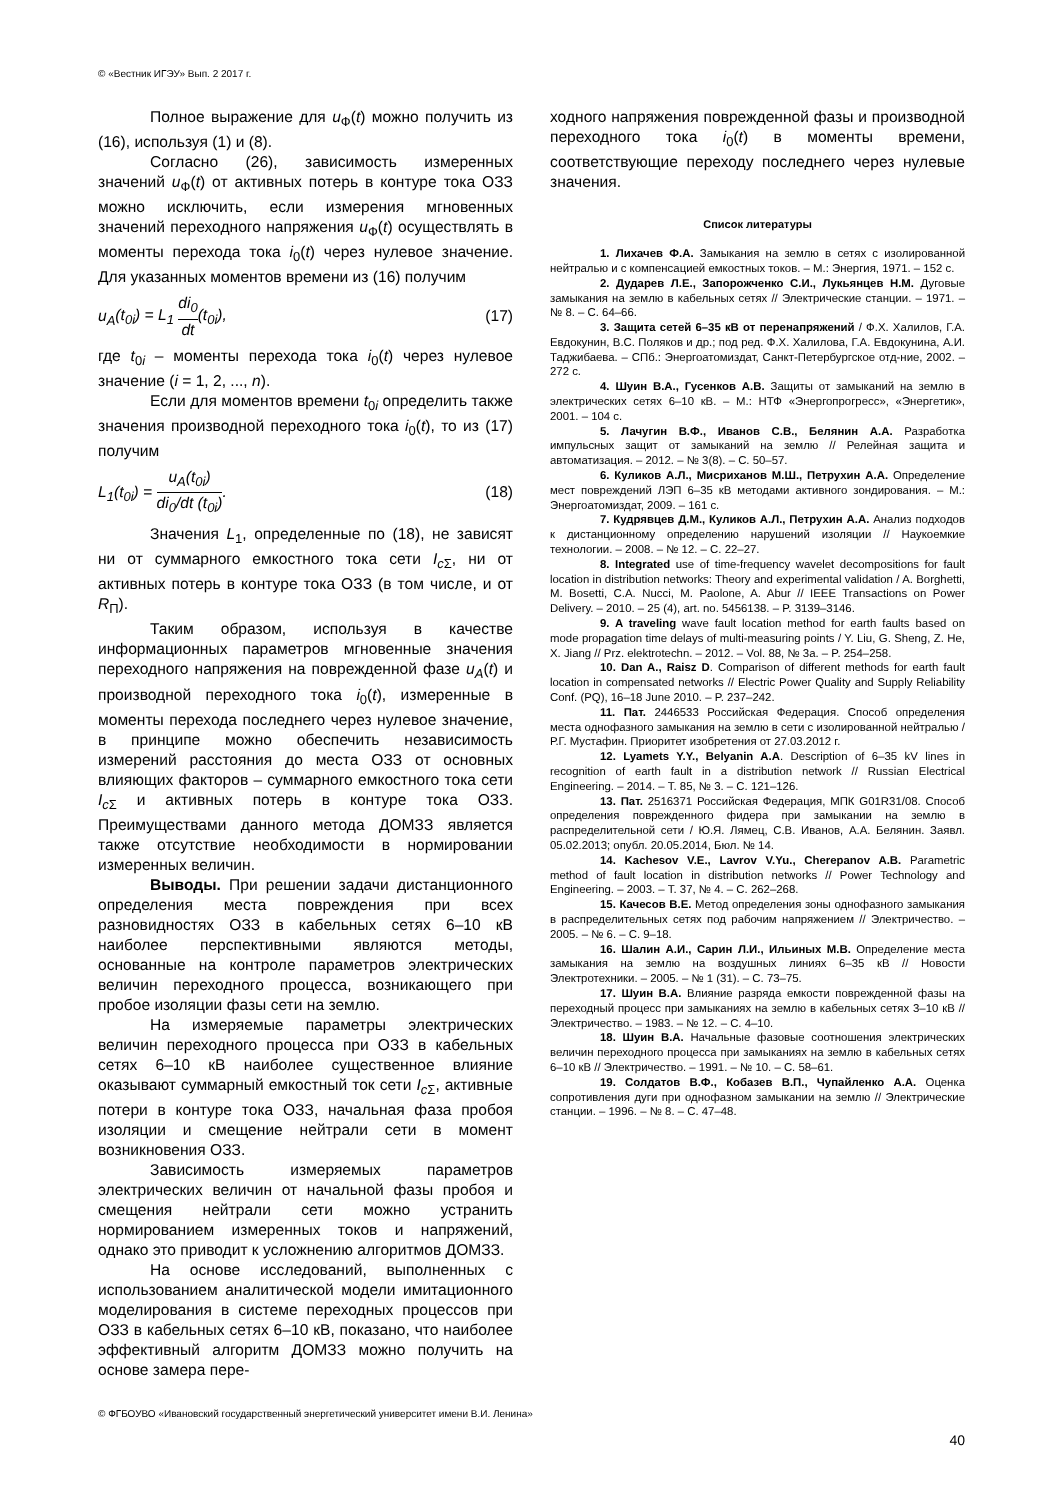© «Вестник ИГЭУ» Вып. 2 2017 г.
Полное выражение для u<sub>Ф</sub>(t) можно получить из (16), используя (1) и (8).
Согласно (26), зависимость измеренных значений u<sub>Ф</sub>(t) от активных потерь в контуре тока ОЗЗ можно исключить, если измерения мгновенных значений переходного напряжения u<sub>Ф</sub>(t) осуществлять в моменты перехода тока i<sub>0</sub>(t) через нулевое значение. Для указанных моментов времени из (16) получим
u<sub>A</sub>(t<sub>0i</sub>) = L<sub>1</sub> di<sub>0</sub> dt(t<sub>0i</sub>), (17)
где t<sub>0i</sub> – моменты перехода тока i<sub>0</sub>(t) через нулевое значение (i = 1, 2, ..., n).
Если для моментов времени t<sub>0i</sub> определить также значения производной переходного тока i<sub>0</sub>(t), то из (17) получим
L<sub>1</sub>(t<sub>0i</sub>) = u<sub>A</sub>(t<sub>0i</sub>) di<sub>0</sub>/dt (t<sub>0i</sub>). (18)
Значения L<sub>1</sub>, определенные по (18), не зависят ни от суммарного емкостного тока сети I<sub>c</sub><sub>Σ</sub>, ни от активных потерь в контуре тока ОЗЗ (в том числе, и от R<sub>П</sub>).
Таким образом, используя в качестве информационных параметров мгновенные значения переходного напряжения на поврежденной фазе u<sub>A</sub>(t) и производной переходного тока i<sub>0</sub>(t), измеренные в моменты перехода последнего через нулевое значение, в принципе можно обеспечить независимость измерений расстояния до места ОЗЗ от основных влияющих факторов – суммарного емкостного тока сети I<sub>c</sub><sub>Σ</sub> и активных потерь в контуре тока ОЗЗ. Преимуществами данного метода ДОМЗЗ является также отсутствие необходимости в нормировании измеренных величин.
Выводы. При решении задачи дистанционного определения места повреждения при всех разновидностях ОЗЗ в кабельных сетях 6–10 кВ наиболее перспективными являются методы, основанные на контроле параметров электрических величин переходного процесса, возникающего при пробое изоляции фазы сети на землю.
На измеряемые параметры электрических величин переходного процесса при ОЗЗ в кабельных сетях 6–10 кВ наиболее существенное влияние оказывают суммарный емкостный ток сети I<sub>c</sub><sub>Σ</sub>, активные потери в контуре тока ОЗЗ, начальная фаза пробоя изоляции и смещение нейтрали сети в момент возникновения ОЗЗ.
Зависимость измеряемых параметров электрических величин от начальной фазы пробоя и смещения нейтрали сети можно устранить нормированием измеренных токов и напряжений, однако это приводит к усложнению алгоритмов ДОМЗЗ.
На основе исследований, выполненных с использованием аналитической модели имитационного моделирования в системе переходных процессов при ОЗЗ в кабельных сетях 6–10 кВ, показано, что наиболее эффективный алгоритм ДОМЗЗ можно получить на основе замера пере-
ходного напряжения поврежденной фазы и производной переходного тока i<sub>0</sub>(t) в моменты времени, соответствующие переходу последнего через нулевые значения.
Список литературы
1. Лихачев Ф.А. Замыкания на землю в сетях с изолированной нейтралью и с компенсацией емкостных токов. – М.: Энергия, 1971. – 152 с.
2. Дударев Л.Е., Запорожченко С.И., Лукьянцев Н.М. Дуговые замыкания на землю в кабельных сетях // Электрические станции. – 1971. – № 8. – С. 64–66.
3. Защита сетей 6–35 кВ от перенапряжений / Ф.Х. Халилов, Г.А. Евдокунин, В.С. Поляков и др.; под ред. Ф.Х. Халилова, Г.А. Евдокунина, А.И. Таджибаева. – СПб.: Энергоатомиздат, Санкт-Петербургское отд-ние, 2002. – 272 с.
4. Шуин В.А., Гусенков А.В. Защиты от замыканий на землю в электрических сетях 6–10 кВ. – М.: НТФ «Энергопрогресс», «Энергетик», 2001. – 104 с.
5. Лачугин В.Ф., Иванов С.В., Белянин А.А. Разработка импульсных защит от замыканий на землю // Релейная защита и автоматизация. – 2012. – № 3(8). – С. 50–57.
6. Куликов А.Л., Мисриханов М.Ш., Петрухин А.А. Определение мест повреждений ЛЭП 6–35 кВ методами активного зондирования. – М.: Энергоатомиздат, 2009. – 161 с.
7. Кудрявцев Д.М., Куликов А.Л., Петрухин А.А. Анализ подходов к дистанционному определению нарушений изоляции // Наукоемкие технологии. – 2008. – № 12. – С. 22–27.
8. Integrated use of time-frequency wavelet decompositions for fault location in distribution networks: Theory and experimental validation / A. Borghetti, M. Bosetti, C.A. Nucci, M. Paolone, A. Abur // IEEE Transactions on Power Delivery. – 2010. – 25 (4), art. no. 5456138. – P. 3139–3146.
9. A traveling wave fault location method for earth faults based on mode propagation time delays of multi-measuring points / Y. Liu, G. Sheng, Z. He, X. Jiang // Prz. elektrotechn. – 2012. – Vol. 88, № 3a. – P. 254–258.
10. Dan A., Raisz D. Comparison of different methods for earth fault location in compensated networks // Electric Power Quality and Supply Reliability Conf. (PQ), 16–18 June 2010. – P. 237–242.
11. Пат. 2446533 Российская Федерация. Способ определения места однофазного замыкания на землю в сети с изолированной нейтралью / Р.Г. Мустафин. Приоритет изобретения от 27.03.2012 г.
12. Lyamets Y.Y., Belyanin A.A. Description of 6–35 kV lines in recognition of earth fault in a distribution network // Russian Electrical Engineering. – 2014. – Т. 85, № 3. – С. 121–126.
13. Пат. 2516371 Российская Федерация, МПК G01R31/08. Способ определения поврежденного фидера при замыкании на землю в распределительной сети / Ю.Я. Лямец, С.В. Иванов, А.А. Белянин. Заявл. 05.02.2013; опубл. 20.05.2014, Бюл. № 14.
14. Kachesov V.E., Lavrov V.Yu., Cherepanov A.B. Parametric method of fault location in distribution networks // Power Technology and Engineering. – 2003. – Т. 37, № 4. – С. 262–268.
15. Качесов В.Е. Метод определения зоны однофазного замыкания в распределительных сетях под рабочим напряжением // Электричество. – 2005. – № 6. – С. 9–18.
16. Шалин А.И., Сарин Л.И., Ильиных М.В. Определение места замыкания на землю на воздушных линиях 6–35 кВ // Новости Электротехники. – 2005. – № 1 (31). – С. 73–75.
17. Шуин В.А. Влияние разряда емкости поврежденной фазы на переходный процесс при замыканиях на землю в кабельных сетях 3–10 кВ // Электричество. – 1983. – № 12. – С. 4–10.
18. Шуин В.А. Начальные фазовые соотношения электрических величин переходного процесса при замыканиях на землю в кабельных сетях 6–10 кВ // Электричество. – 1991. – № 10. – С. 58–61.
19. Солдатов В.Ф., Кобазев В.П., Чупайленко А.А. Оценка сопротивления дуги при однофазном замыкании на землю // Электрические станции. – 1996. – № 8. – С. 47–48.
© ФГБОУВО «Ивановский государственный энергетический университет имени В.И. Ленина»
40